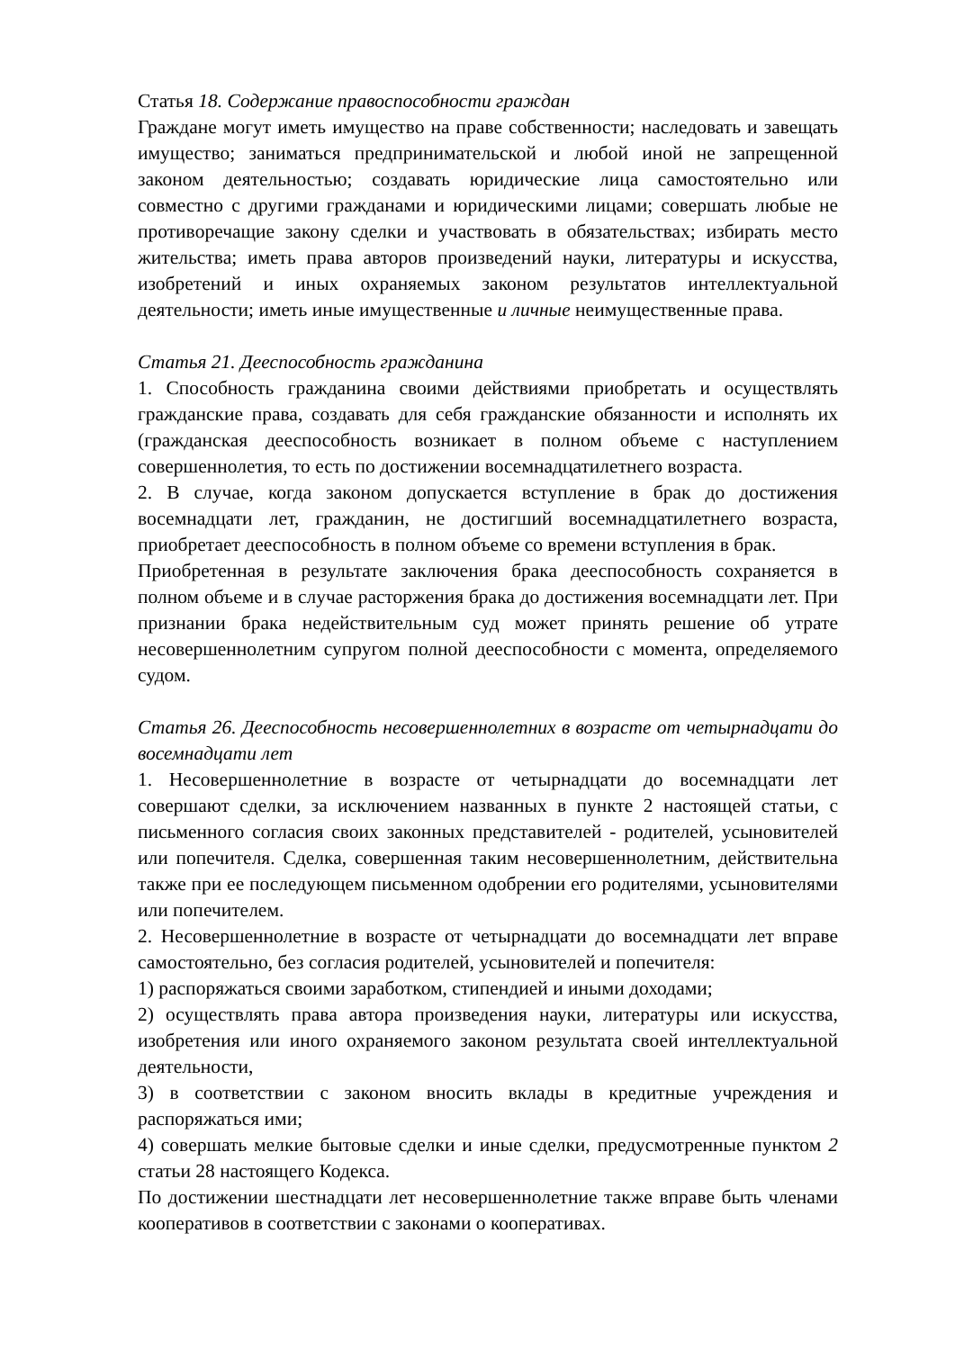Статья 18. Содержание правоспособности граждан
Граждане могут иметь имущество на праве собственности; наследовать и завещать имущество; заниматься предпринимательской и любой иной не запрещенной законом деятельностью; создавать юридические лица самостоятельно или совместно с другими гражданами и юридическими лицами; совершать любые не противоречащие закону сделки и участвовать в обязательствах; избирать место жительства; иметь права авторов произведений науки, литературы и искусства, изобретений и иных охраняемых законом результатов интеллектуальной деятельности; иметь иные имущественные и личные неимущественные права.
Статья 21. Дееспособность гражданина
1. Способность гражданина своими действиями приобретать и осуществлять гражданские права, создавать для себя гражданские обязанности и исполнять их (гражданская дееспособность возникает в полном объеме с наступлением совершеннолетия, то есть по достижении восемнадцатилетнего возраста.
2. В случае, когда законом допускается вступление в брак до достижения восемнадцати лет, гражданин, не достигший восемнадцатилетнего возраста, приобретает дееспособность в полном объеме со времени вступления в брак.
Приобретенная в результате заключения брака дееспособность сохраняется в полном объеме и в случае расторжения брака до достижения восемнадцати лет. При признании брака недействительным суд может принять решение об утрате несовершеннолетним супругом полной дееспособности с момента, определяемого судом.
Статья 26. Дееспособность несовершеннолетних в возрасте от четырнадцати до восемнадцати лет
1. Несовершеннолетние в возрасте от четырнадцати до восемнадцати лет совершают сделки, за исключением названных в пункте 2 настоящей статьи, с письменного согласия своих законных представителей - родителей, усыновителей или попечителя. Сделка, совершенная таким несовершеннолетним, действительна также при ее последующем письменном одобрении его родителями, усыновителями или попечителем.
2. Несовершеннолетние в возрасте от четырнадцати до восемнадцати лет вправе самостоятельно, без согласия родителей, усыновителей и попечителя:
1) распоряжаться своими заработком, стипендией и иными доходами;
2) осуществлять права автора произведения науки, литературы или искусства, изобретения или иного охраняемого законом результата своей интеллектуальной деятельности,
3) в соответствии с законом вносить вклады в кредитные учреждения и распоряжаться ими;
4) совершать мелкие бытовые сделки и иные сделки, предусмотренные пунктом 2 статьи 28 настоящего Кодекса.
По достижении шестнадцати лет несовершеннолетние также вправе быть членами кооперативов в соответствии с законами о кооперативах.